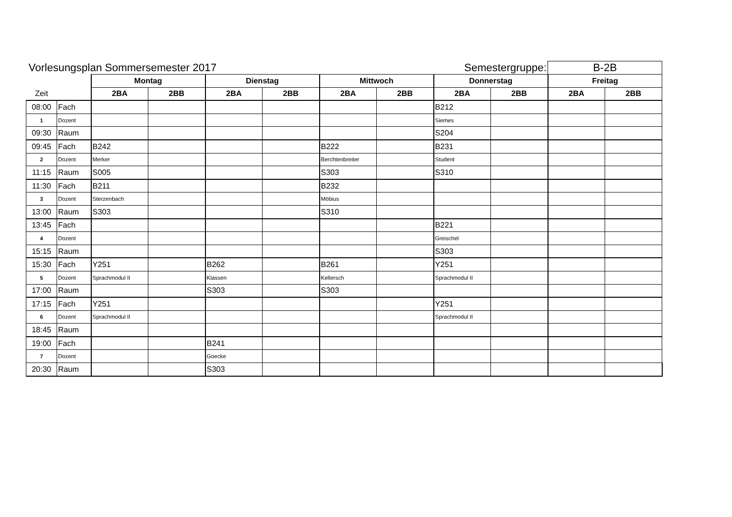| Vorlesungsplan Sommersemester 2017 | | | | | | | | Semestergruppe: | | B-2B | |
| --- | --- | --- | --- | --- | --- | --- | --- | --- | --- | --- | --- |
| | | Montag | | Dienstag | | Mittwoch | | Donnerstag | | Freitag | |
| Zeit | | 2BA | 2BB | 2BA | 2BB | 2BA | 2BB | 2BA | 2BB | 2BA | 2BB |
| 08:00 | Fach | | | | | | | B212 | | | |
| 1 | Dozent | | | | | | | Siemes | | | |
| 09:30 | Raum | | | | | | | S204 | | | |
| 09:45 | Fach | B242 | | | | B222 | | B231 | | | |
| 2 | Dozent | Merker | | | | Berchtenbreiter | | Student | | | |
| 11:15 | Raum | S005 | | | | S303 | | S310 | | | |
| 11:30 | Fach | B211 | | | | B232 | | | | | |
| 3 | Dozent | Sterzenbach | | | | Möbius | | | | | |
| 13:00 | Raum | S303 | | | | S310 | | | | | |
| 13:45 | Fach | | | | | | | B221 | | | |
| 4 | Dozent | | | | | | | Greischel | | | |
| 15:15 | Raum | | | | | | | S303 | | | |
| 15:30 | Fach | Y251 | | B262 | | B261 | | Y251 | | | |
| 5 | Dozent | Sprachmodul II | | Klassen | | Kellersch | | Sprachmodul II | | | |
| 17:00 | Raum | | | S303 | | S303 | | | | | |
| 17:15 | Fach | Y251 | | | | | | Y251 | | | |
| 6 | Dozent | Sprachmodul II | | | | | | Sprachmodul II | | | |
| 18:45 | Raum | | | | | | | | | | |
| 19:00 | Fach | | | B241 | | | | | | | |
| 7 | Dozent | | | Goecke | | | | | | | |
| 20:30 | Raum | | | S303 | | | | | | | |